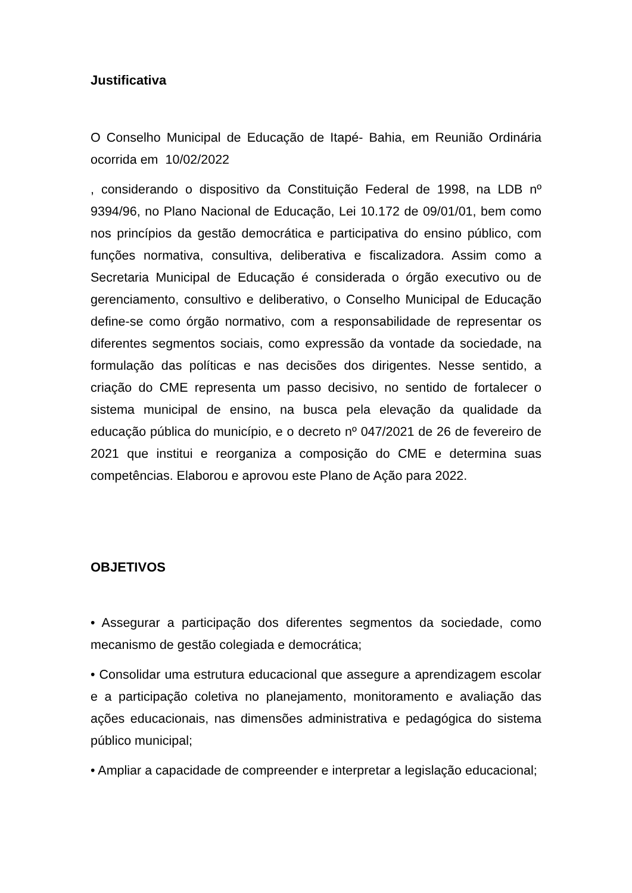Justificativa
O Conselho Municipal de Educação de Itapé- Bahia, em Reunião Ordinária ocorrida em 10/02/2022
, considerando o dispositivo da Constituição Federal de 1998, na LDB nº 9394/96, no Plano Nacional de Educação, Lei 10.172 de 09/01/01, bem como nos princípios da gestão democrática e participativa do ensino público, com funções normativa, consultiva, deliberativa e fiscalizadora. Assim como a Secretaria Municipal de Educação é considerada o órgão executivo ou de gerenciamento, consultivo e deliberativo, o Conselho Municipal de Educação define-se como órgão normativo, com a responsabilidade de representar os diferentes segmentos sociais, como expressão da vontade da sociedade, na formulação das políticas e nas decisões dos dirigentes. Nesse sentido, a criação do CME representa um passo decisivo, no sentido de fortalecer o sistema municipal de ensino, na busca pela elevação da qualidade da educação pública do município, e o decreto nº 047/2021 de 26 de fevereiro de 2021 que institui e reorganiza a composição do CME e determina suas competências. Elaborou e aprovou este Plano de Ação para 2022.
OBJETIVOS
• Assegurar a participação dos diferentes segmentos da sociedade, como mecanismo de gestão colegiada e democrática;
• Consolidar uma estrutura educacional que assegure a aprendizagem escolar e a participação coletiva no planejamento, monitoramento e avaliação das ações educacionais, nas dimensões administrativa e pedagógica do sistema público municipal;
• Ampliar a capacidade de compreender e interpretar a legislação educacional;